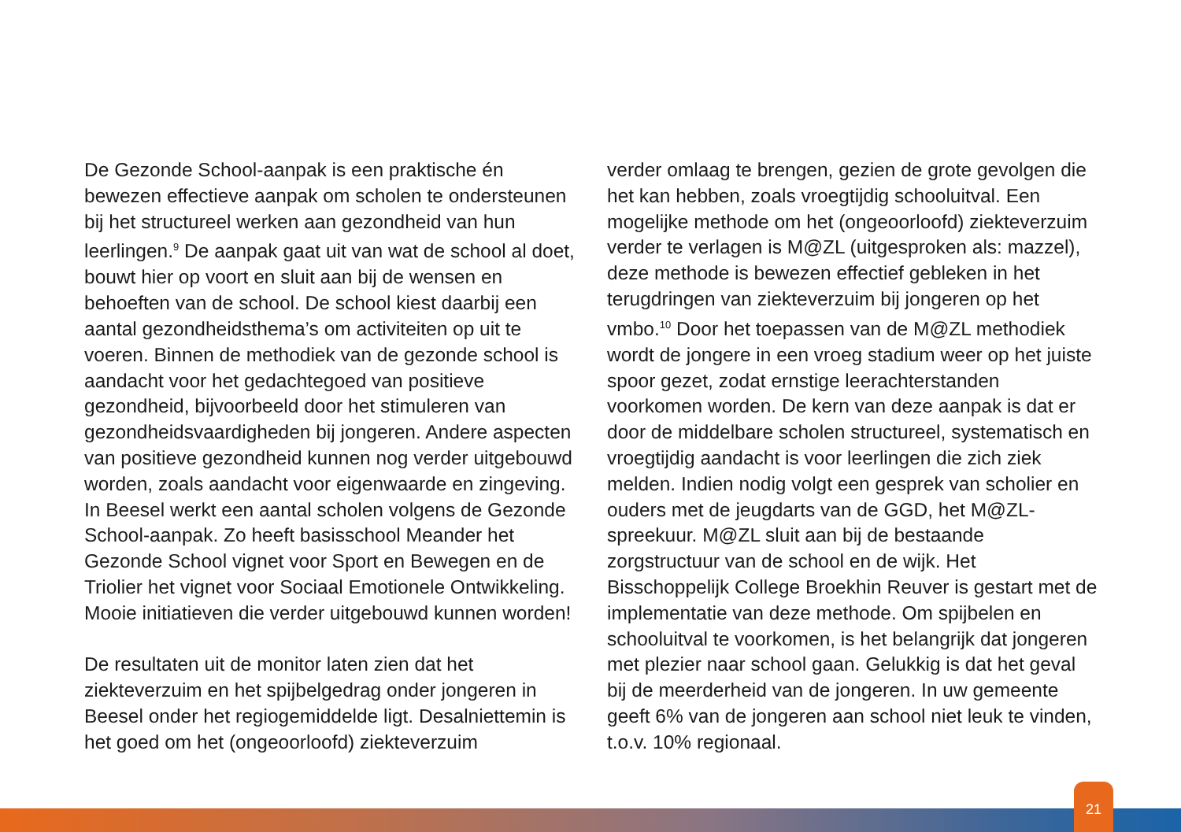De Gezonde School-aanpak is een praktische én bewezen effectieve aanpak om scholen te ondersteunen bij het structureel werken aan gezondheid van hun leerlingen.<sup>9</sup> De aanpak gaat uit van wat de school al doet, bouwt hier op voort en sluit aan bij de wensen en behoeften van de school. De school kiest daarbij een aantal gezondheidsthema’s om activiteiten op uit te voeren. Binnen de methodiek van de gezonde school is aandacht voor het gedachtegoed van positieve gezondheid, bijvoorbeeld door het stimuleren van gezondheidsvaardigheden bij jongeren. Andere aspecten van positieve gezondheid kunnen nog verder uitgebouwd worden, zoals aandacht voor eigenwaarde en zingeving. In Beesel werkt een aantal scholen volgens de Gezonde School-aanpak. Zo heeft basisschool Meander het Gezonde School vignet voor Sport en Bewegen en de Triolier het vignet voor Sociaal Emotionele Ontwikkeling. Mooie initiatieven die verder uitgebouwd kunnen worden!
De resultaten uit de monitor laten zien dat het ziekteverzuim en het spijbelgedrag onder jongeren in Beesel onder het regiogemiddelde ligt. Desalniettemin is het goed om het (ongeoorloofd) ziekteverzuim
verder omlaag te brengen, gezien de grote gevolgen die het kan hebben, zoals vroegtijdig schooluitval. Een mogelijke methode om het (ongeoorloofd) ziekteverzuim verder te verlagen is M@ZL (uitgesproken als: mazzel), deze methode is bewezen effectief gebleken in het terugdringen van ziekteverzuim bij jongeren op het vmbo.<sup>10</sup> Door het toepassen van de M@ZL methodiek wordt de jongere in een vroeg stadium weer op het juiste spoor gezet, zodat ernstige leerachterstanden voorkomen worden. De kern van deze aanpak is dat er door de middelbare scholen structureel, systematisch en vroegtijdig aandacht is voor leerlingen die zich ziek melden. Indien nodig volgt een gesprek van scholier en ouders met de jeugdarts van de GGD, het M@ZL-spreekuur. M@ZL sluit aan bij de bestaande zorgstructuur van de school en de wijk. Het Bisschoppelijk College Broekhin Reuver is gestart met de implementatie van deze methode. Om spijbelen en schooluitval te voorkomen, is het belangrijk dat jongeren met plezier naar school gaan. Gelukkig is dat het geval bij de meerderheid van de jongeren. In uw gemeente geeft 6% van de jongeren aan school niet leuk te vinden, t.o.v. 10% regionaal.
21